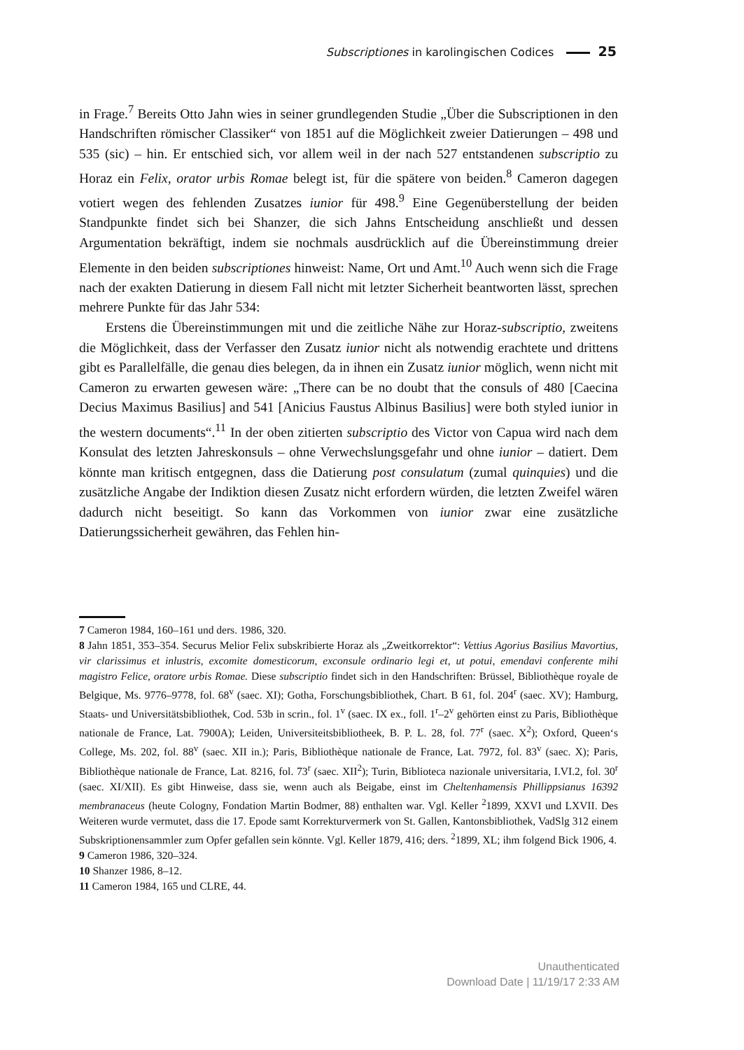Subscriptiones in karolingischen Codices 25
in Frage.<sup>7</sup> Bereits Otto Jahn wies in seiner grundlegenden Studie „Über die Subscriptionen in den Handschriften römischer Classiker“ von 1851 auf die Möglichkeit zweier Datierungen – 498 und 535 (sic) – hin. Er entschied sich, vor allem weil in der nach 527 entstandenen subscriptio zu Horaz ein Felix, orator urbis Romae belegt ist, für die spätere von beiden.<sup>8</sup> Cameron dagegen votiert wegen des fehlenden Zusatzes iunior für 498.<sup>9</sup> Eine Gegenüberstellung der beiden Standpunkte findet sich bei Shanzer, die sich Jahns Entscheidung anschließt und dessen Argumentation bekräftigt, indem sie nochmals ausdrücklich auf die Übereinstimmung dreier Elemente in den beiden subscriptiones hinweist: Name, Ort und Amt.<sup>10</sup> Auch wenn sich die Frage nach der exakten Datierung in diesem Fall nicht mit letzter Sicherheit beantworten lässt, sprechen mehrere Punkte für das Jahr 534:
Erstens die Übereinstimmungen mit und die zeitliche Nähe zur Horaz-subscriptio, zweitens die Möglichkeit, dass der Verfasser den Zusatz iunior nicht als notwendig erachtete und drittens gibt es Parallelfälle, die genau dies belegen, da in ihnen ein Zusatz iunior möglich, wenn nicht mit Cameron zu erwarten gewesen wäre: „There can be no doubt that the consuls of 480 [Caecina Decius Maximus Basilius] and 541 [Anicius Faustus Albinus Basilius] were both styled iunior in the western documents“.<sup>11</sup> In der oben zitierten subscriptio des Victor von Capua wird nach dem Konsulat des letzten Jahreskonsuls – ohne Verwechslungsgefahr und ohne iunior – datiert. Dem könnte man kritisch entgegnen, dass die Datierung post consulatum (zumal quinquies) und die zusätzliche Angabe der Indiktion diesen Zusatz nicht erfordern würden, die letzten Zweifel wären dadurch nicht beseitigt. So kann das Vorkommen von iunior zwar eine zusätzliche Datierungssicherheit gewähren, das Fehlen hin-
7 Cameron 1984, 160–161 und ders. 1986, 320.
8 Jahn 1851, 353–354. Securus Melior Felix subskribierte Horaz als „Zweitkorrektor“: Vettius Agorius Basilius Mavortius, vir clarissimus et inlustris, excomite domesticorum, exconsule ordinario legi et, ut potui, emendavi conferente mihi magistro Felice, oratore urbis Romae. Diese subscriptio findet sich in den Handschriften: Brüssel, Bibliothèque royale de Belgique, Ms. 9776–9778, fol. 68<sup>v</sup> (saec. XI); Gotha, Forschungsbibliothek, Chart. B 61, fol. 204<sup>r</sup> (saec. XV); Hamburg, Staats- und Universitätsbibliothek, Cod. 53b in scrin., fol. 1<sup>v</sup> (saec. IX ex., foll. 1<sup>r</sup>–2<sup>v</sup> gehörten einst zu Paris, Bibliothèque nationale de France, Lat. 7900A); Leiden, Universiteitsbibliotheek, B. P. L. 28, fol. 77<sup>r</sup> (saec. X<sup>2</sup>); Oxford, Queen‘s College, Ms. 202, fol. 88<sup>v</sup> (saec. XII in.); Paris, Bibliothèque nationale de France, Lat. 7972, fol. 83<sup>v</sup> (saec. X); Paris, Bibliothèque nationale de France, Lat. 8216, fol. 73<sup>r</sup> (saec. XII<sup>2</sup>); Turin, Biblioteca nazionale universitaria, I.VI.2, fol. 30<sup>r</sup> (saec. XI/XII). Es gibt Hinweise, dass sie, wenn auch als Beigabe, einst im Cheltenhamensis Phillippsianus 16392 membranaceus (heute Cologny, Fondation Martin Bodmer, 88) enthalten war. Vgl. Keller <sup>2</sup>1899, XXVI und LXVII. Des Weiteren wurde vermutet, dass die 17. Epode samt Korrekturvermerk von St. Gallen, Kantonsbibliothek, VadSlg 312 einem Subskriptionensammler zum Opfer gefallen sein könnte. Vgl. Keller 1879, 416; ders. <sup>2</sup>1899, XL; ihm folgend Bick 1906, 4.
9 Cameron 1986, 320–324.
10 Shanzer 1986, 8–12.
11 Cameron 1984, 165 und CLRE, 44.
Unauthenticated
Download Date | 11/19/17 2:33 AM